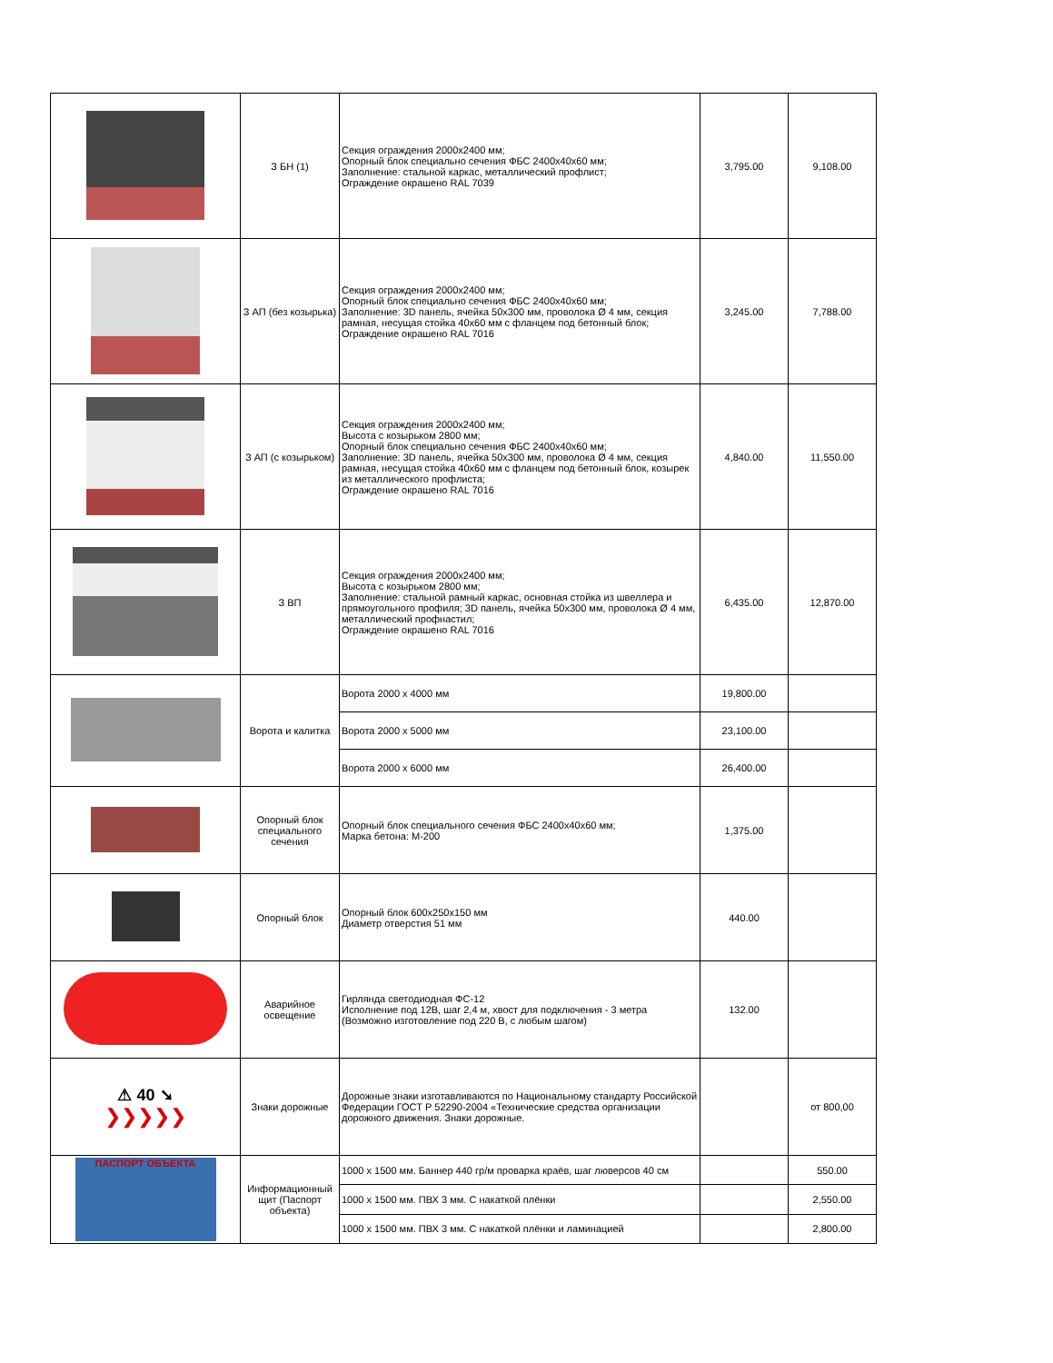| | З БН (1) | Секция ограждения 2000х2400 мм; Опорный блок специально сечения ФБС 2400х40х60 мм; Заполнение: стальной каркас, металлический профлист; Ограждение окрашено RAL 7039 | 3,795.00 | 9,108.00 |
| | З АП (без козырька) | Секция ограждения 2000х2400 мм; Опорный блок специально сечения ФБС 2400х40х60 мм; Заполнение: 3D панель, ячейка 50х300 мм, проволока Ø 4 мм, секция рамная, несущая стойка 40х60 мм с фланцем под бетонный блок; Ограждение окрашено RAL 7016 | 3,245.00 | 7,788.00 |
| | З АП (с козырьком) | Секция ограждения 2000х2400 мм; Высота с козырьком 2800 мм; Опорный блок специально сечения ФБС 2400х40х60 мм; Заполнение: 3D панель, ячейка 50х300 мм, проволока Ø 4 мм, секция рамная, несущая стойка 40х60 мм с фланцем под бетонный блок, козырек из металлического профлиста; Ограждение окрашено RAL 7016 | 4,840.00 | 11,550.00 |
| | З ВП | Секция ограждения 2000х2400 мм; Высота с козырьком 2800 мм; Заполнение: стальной рамный каркас, основная стойка из швеллера и прямоугольного профиля; 3D панель, ячейка 50х300 мм, проволока Ø 4 мм, металлический профнастил; Ограждение окрашено RAL 7016 | 6,435.00 | 12,870.00 |
| | Ворота и калитка | Ворота 2000 х 4000 мм | 19,800.00 | |
| | | Ворота 2000 х 5000 мм | 23,100.00 | |
| | | Ворота 2000 х 6000 мм | 26,400.00 | |
| | Опорный блок специального сечения | Опорный блок специального сечения ФБС 2400х40х60 мм; Марка бетона: М-200 | 1,375.00 | |
| | Опорный блок | Опорный блок 600х250х150 мм Диаметр отверстия 51 мм | 440.00 | |
| | Аварийное освещение | Гирлянда светодиодная ФС-12 Исполнение под 12В, шаг 2,4 м, хвост для подключения - 3 метра (Возможно изготовление под 220 В, с любым шагом) | 132.00 | |
| ⚠ 40 ➘ ❯❯❯❯❯ | Знаки дорожные | Дорожные знаки изготавливаются по Национальному стандарту Российской Федерации ГОСТ Р 52290-2004 «Технические средства организации дорожного движения. Знаки дорожные. | | от 800,00 |
| ПАСПОРТ ОБЪЕКТА | Информационный щит (Паспорт объекта) | 1000 х 1500 мм. Баннер 440 гр/м проварка краёв, шаг люверсов 40 см | | 550.00 |
| | | 1000 х 1500 мм. ПВХ 3 мм. С накаткой плёнки | | 2,550.00 |
| | | 1000 х 1500 мм. ПВХ 3 мм. С накаткой плёнки и ламинацией | | 2,800.00 |